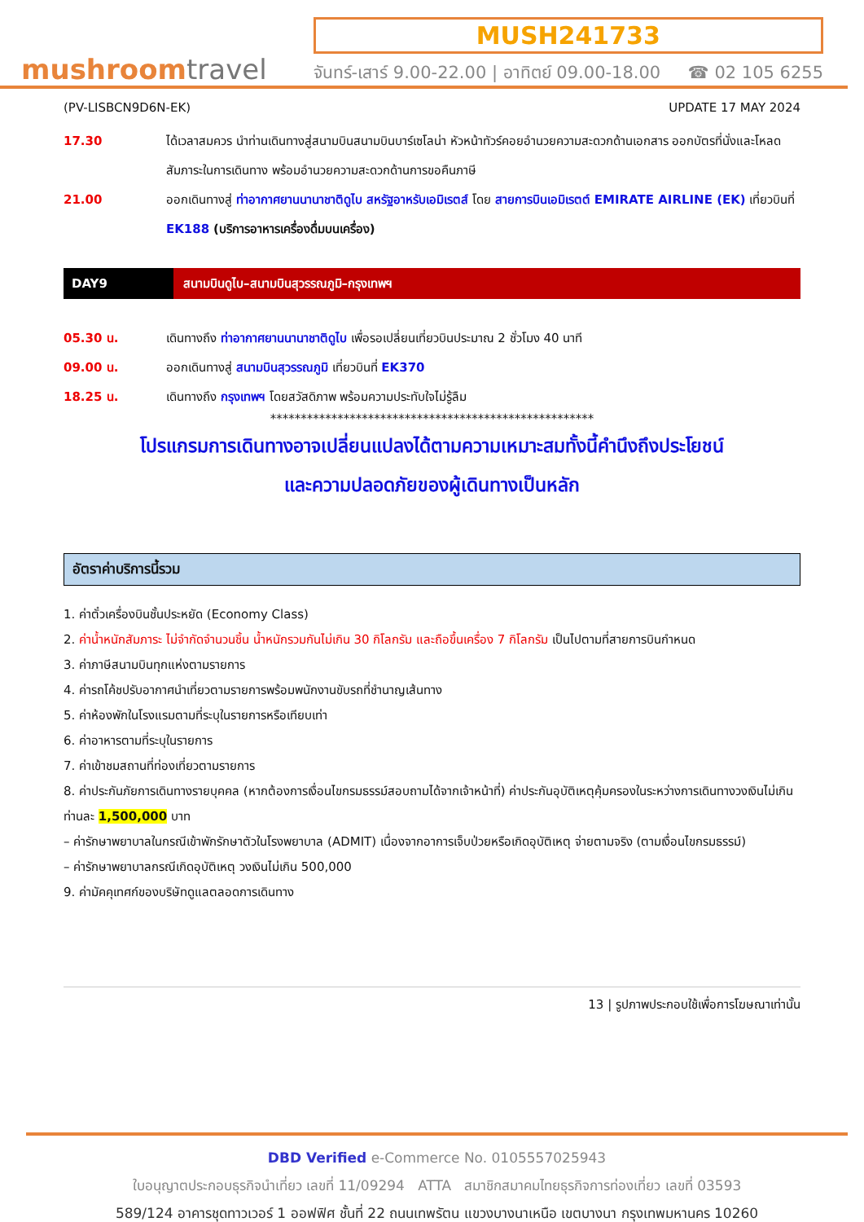mushroomtravel
MUSH241733
จันทร์-เสาร์ 9.00-22.00 | อาทิตย์ 09.00-18.00 ☎ 02 105 6255
(PV-LISBCN9D6N-EK) UPDATE 17 MAY 2024
17.30 ได้เวลาสมควร นำท่านเดินทางสู่สนามบินสนามบินบาร์เซโลน่า หัวหน้าทัวร์คอยอำนวยความสะดวกด้านเอกสาร ออกบัตรที่นั่งและโหลดสัมภาระในการเดินทาง พร้อมอำนวยความสะดวกด้านการขอคืนภาษี
21.00 ออกเดินทางสู่ ท่าอากาศยานนานาชาติดูไบ สหรัฐอาหรับเอมิเรตส์ โดย สายการบินเอมิเรตต์ EMIRATE AIRLINE (EK) เที่ยวบินที่ EK188 (บริการอาหารเครื่องดื่มบนเครื่อง)
DAY9 สนามบินดูไบ–สนามบินสุวรรณภูมิ–กรุงเทพฯ
05.30 น. เดินทางถึง ท่าอากาศยานนานาชาติดูไบ เพื่อรอเปลี่ยนเที่ยวบินประมาณ 2 ชั่วโมง 40 นาที
09.00 น. ออกเดินทางสู่ สนามบินสุวรรณภูมิ เที่ยวบินที่ EK370
18.25 น. เดินทางถึง กรุงเทพฯ โดยสวัสดิภาพ พร้อมความประทับใจไม่รู้ลืม
*****************************************************
โปรแกรมการเดินทางอาจเปลี่ยนแปลงได้ตามความเหมาะสมทั้งนี้คำนึงถึงประโยชน์
และความปลอดภัยของผู้เดินทางเป็นหลัก
อัตราค่าบริการนี้รวม
1. ค่าตั๋วเครื่องบินชั้นประหยัด (Economy Class)
2. ค่าน้ำหนักสัมภาระ ไม่จำกัดจำนวนชิ้น น้ำหนักรวมกันไม่เกิน 30 กิโลกรัม และถือขึ้นเครื่อง 7 กิโลกรัม เป็นไปตามที่สายการบินกำหนด
3. ค่าภาษีสนามบินทุกแห่งตามรายการ
4. ค่ารถโค้ชปรับอากาศนำเที่ยวตามรายการพร้อมพนักงานขับรถที่ชำนาญเส้นทาง
5. ค่าห้องพักในโรงแรมตามที่ระบุในรายการหรือเทียบเท่า
6. ค่าอาหารตามที่ระบุในรายการ
7. ค่าเข้าชมสถานที่ท่องเที่ยวตามรายการ
8. ค่าประกันภัยการเดินทางรายบุคคล (หากต้องการเงื่อนไขกรมธรรม์สอบถามได้จากเจ้าหน้าที่) ค่าประกันอุบัติเหตุคุ้มครองในระหว่างการเดินทางวงเงินไม่เกินท่านละ 1,500,000 บาท
– ค่ารักษาพยาบาลในกรณีเข้าพักรักษาตัวในโรงพยาบาล (ADMIT) เนื่องจากอาการเจ็บป่วยหรือเกิดอุบัติเหตุ จ่ายตามจริง (ตามเงื่อนไขกรมธรรม์)
– ค่ารักษาพยาบาลกรณีเกิดอุบัติเหตุ วงเงินไม่เกิน 500,000
9. ค่ามัคคุเทศก์ของบริษัทดูแลตลอดการเดินทาง
13 | รูปภาพประกอบใช้เพื่อการโฆษณาเท่านั้น
DBD Verified e-Commerce No. 0105557025943
ใบอนุญาตประกอบธุรกิจนำเที่ยว เลขที่ 11/09294 ATTA สมาชิกสมาคมไทยธุรกิจการท่องเที่ยว เลขที่ 03593
589/124 อาคารชุดทาวเวอร์ 1 ออฟฟิศ ชั้นที่ 22 ถนนเทพรัตน แขวงบางนาเหนือ เขตบางนา กรุงเทพมหานคร 10260